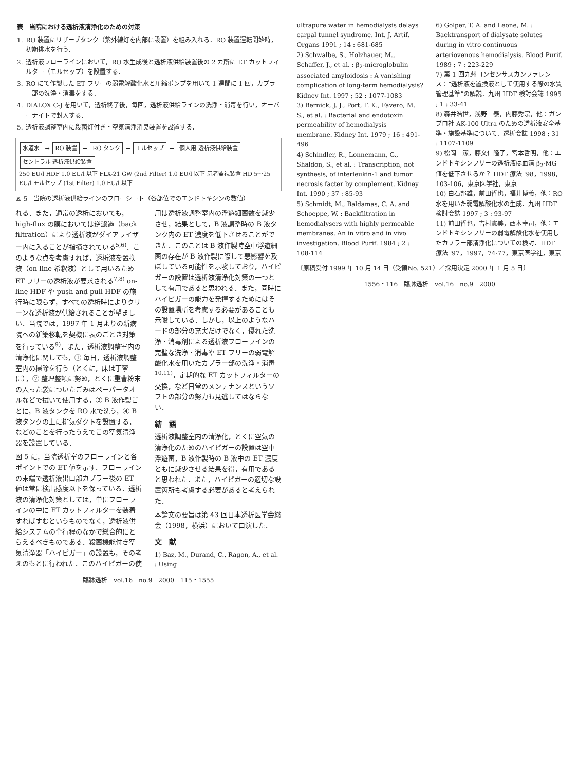| 表 当院における透析液清浄化のための対策 | |
| --- | --- |
| 1. | RO 装置にリザーブタンク（紫外線灯を内部に設置）を組み入れる．RO 装置運転開始時，初期排水を行う． |
| 2. | 透析液フローラインにおいて，RO 水生成後と透析液供給装置後の 2 カ所に ET カットフィルター（モルセップ）を設置する． |
| 3. | RO にて作製した ET フリーの弱電解酸化水と圧縮ポンプを用いて 1 週間に 1 回，カプラ一部の洗浄・消毒をする． |
| 4. | DIALOX C-J を用いて，透析終了後，毎回，透析液供給ラインの洗浄・消毒を行い，オーバーナイトで封入する． |
| 5. | 透析液調整室内に殺菌灯付き・空気清浄消臭装置を設置する． |
水道水 → RO 装置 → RO タンク → モルセップ → 個人用 透析液供給装置 セントラル 透析液供給装置
250 EU/l HDF 1.0 EU/l 以下 FLX-21 GW (2nd Filter) 1.0 EU/l 以下 患者監視装置 HD 5～25 EU/l モルセップ (1st Filter) 1.0 EU/l 以下
図 5　当院の透析液供給ラインのフローシート（各部位でのエンドトキシンの数値）
れる．また，通常の透析においても，high-flux の膜においては逆濾過（back filtration）により透析液がダイアライザー内に入ることが指摘されている<sup>5,6)</sup>．このような点を考慮すれば，透析液を置換液（on-line 希釈液）として用いるため ET フリーの透析液が要求される<sup>7,8)</sup> on-line HDF や push and pull HDF の施行時に限らず，すべての透析時によりクリーンな透析液が供給されることが望ましい．当院では，1997 年 1 月よりの新病院への新築移転を契機に表のごとき対策を行っている<sup>9)</sup>．また，透析液調整室内の清浄化に関しても，① 毎日，透析液調整室内の掃除を行う（とくに，床は丁寧に），② 整理整頓に努め，とくに重曹粉末の入った袋についたごみはペーパータオルなどで拭いて使用する，③ B 液作製ごとに，B 液タンクを RO 水で洗う，④ B 液タンクの上に排気ダクトを設置する，などのことを行ったうえでこの空気清浄器を設置している．
図 5 に，当院透析室のフローラインと各ポイントでの ET 値を示す．フローラインの末端で透析液出口部カプラー後の ET 値は常に検出感度以下を保っている．透析液の清浄化対策としては，単にフローラインの中に ET カットフィルターを装着すればすむというものでなく，透析液供給システムの全行程のなかで総合的にとらえるべきものである．殺菌機能付き空気清浄器「ハイピガー」の設置も，その考えのもとに行われた．このハイピガーの使用は透析液調整室内の浮遊細菌数を減少させ，結果として，B 液調整時の B 液タンク内の ET 濃度を低下させることができた．このことは B 液作製時空中浮遊細菌の存在が B 液作製に際して悪影響を及ぼしている可能性を示唆しており，ハイピガーの設置は透析液清浄化対策の一つとして有用であると思われる．また，同時にハイピガーの能力を発揮するためにはその設置場所を考慮する必要があることも示唆している．しかし，以上のようなハードの部分の充実だけでなく，優れた洗浄・消毒剤による透析液フローラインの完璧な洗浄・消毒や ET フリーの弱電解酸化水を用いたカプラー部の洗浄・消毒<sup>10,11)</sup>，定期的な ET カットフィルターの交換，など日常のメンテナンスというソフトの部分の努力も見逃してはならない．
結　語
透析液調整室内の清浄化，とくに空気の清浄化のためのハイピガーの設置は空中浮遊菌，B 液作製時の B 液中の ET 濃度ともに減少させる結果を得，有用であると思われた．また，ハイピガーの適切な設置箇所も考慮する必要があると考えられた．
本論文の要旨は第 43 回日本透析医学会総会（1998，横浜）において口演した．
文　献
1) Baz, M., Durand, C., Ragon, A., et al. : Using
臨牀透析　vol.16　no.9　2000　115・1555
ultrapure water in hemodialysis delays carpal tunnel syndrome. Int. J. Artif. Organs 1991 ; 14 : 681-685
2) Schwalbe, S., Holzhauer, M., Schaffer, J., et al. : β<sub>2</sub>-microglobulin associated amyloidosis : A vanishing complication of long-term hemodialysis? Kidney Int. 1997 ; 52 : 1077-1083
3) Bernick, J. J., Port, F. K., Favero, M. S., et al. : Bacterial and endotoxin permeability of hemodialysis membrane. Kidney Int. 1979 ; 16 : 491-496
4) Schindler, R., Lonnemann, G., Shaldon, S., et al. : Transcription, not synthesis, of interleukin-1 and tumor necrosis facter by complement. Kidney Int. 1990 ; 37 : 85-93
5) Schmidt, M., Baldamas, C. A. and Schoeppe, W. : Backfiltration in hemodialysers with highly permeable membranes. An in vitro and in vivo investigation. Blood Purif. 1984 ; 2 : 108-114
6) Golper, T. A. and Leone, M. : Backtransport of dialysate solutes during in vitro continuous arteriovenous hemodialysis. Blood Purif. 1989 ; 7 : 223-229
7) 第 1 回九州コンセンサスカンファレンス：“透析液を置換液として使用する際の水質管理基準”の解説．九州 HDF 検討会誌 1995 ; 1 : 33-41
8) 森井浩世，浅野　泰，内藤秀宗，他：ガンブロ社 AK-100 Ultra のための透析液安全基準・施設基準について．透析会誌 1998 ; 31 : 1107-1109
9) 松岡　潔，藤文仁隆子，宮本哲明，他：エンドトキシンフリーの透析液は血清 β<sub>2</sub>-MG 値を低下させるか？ HDF 療法 '98，1998，103-106，東京医学社，東京
10) 白石邦雄，前田哲也，福井博義，他：RO 水を用いた弱電解酸化水の生成．九州 HDF 検討会誌 1997 ; 3 : 93-97
11) 前田哲也，吉村憲美，西本幸司，他：エンドトキシンフリーの弱電解酸化水を使用したカプラー部清浄化についての検討．HDF 療法 '97，1997，74-77，東京医学社，東京
〔原稿受付 1999 年 10 月 14 日（受領No. 521）／採用決定 2000 年 1 月 5 日〕
1556・116　臨牀透析　vol.16　no.9　2000